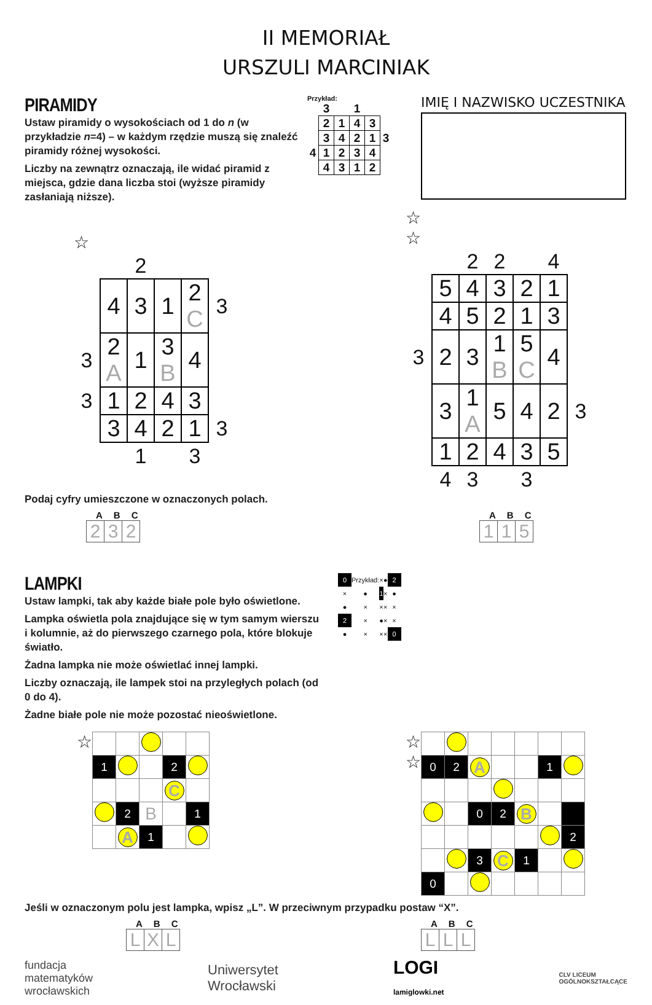II MEMORIAŁ
URSZULI MARCINIAK
PIRAMIDY
Ustaw piramidy o wysokościach od 1 do n (w przykładzie n=4) – w każdym rzędzie muszą się znaleźć piramidy różnej wysokości.
Liczby na zewnątrz oznaczają, ile widać piramid z miejsca, gdzie dana liczba stoi (wyższe piramidy zasłaniają niższe).
Przykład:
| | 3 | | 1 | | |
| | 2 | 1 | 4 | 3 | |
| | 3 | 4 | 2 | 1 | 3 |
| 4 | 1 | 2 | 3 | 4 | |
| | 4 | 3 | 1 | 2 | |
IMIĘ I NAZWISKO UCZESTNIKA
☆
| | | 2 | | | |
| | 4 | 3 | 1 | 2 C | 3 |
| 3 | 2 A | 1 | 3 B | 4 | |
| 3 | 1 | 2 | 4 | 3 | |
| | 3 | 4 | 2 | 1 | 3 |
| | | 1 | | 3 | |
☆
☆
| | | 2 | 2 | | 4 | |
| | 5 | 4 | 3 | 2 | 1 | |
| | 4 | 5 | 2 | 1 | 3 | |
| 3 | 2 | 3 | 1 B | 5 C | 4 | |
| | 3 | 1 A | 5 | 4 | 2 | 3 |
| | 1 | 2 | 4 | 3 | 5 | |
| | 4 | 3 | | 3 | | |
Podaj cyfry umieszczone w oznaczonych polach.
ABC
| 2 | 3 | 2 |
ABC
| 1 | 1 | 5 |
LAMPKI
Ustaw lampki, tak aby każde białe pole było oświetlone.
Lampka oświetla pola znajdujące się w tym samym wierszu i kolumnie, aż do pierwszego czarnego pola, które blokuje światło.
Żadna lampka nie może oświetlać innej lampki.
Liczby oznaczają, ile lampek stoi na przyległych polach (od 0 do 4).
Żadne białe pole nie może pozostać nieoświetlone.
| 0 | Przykład: | × | ● | 2 |
| × | ● | 1 | × | ● |
| ● | × | × | × | × |
| 2 | × | ● | × | × |
| ● | × | × | × | 0 |
☆
| 1 | | | 2 | |
| | | | C | |
| | 2 | B | | 1 |
| | A | 1 | | |
☆
☆
| 0 | 2 | A | | | 1 | |
| | | 0 | 2 | B | | |
| | | | | | | 2 |
| | | 3 | C | 1 | | |
| 0 | | | | | | |
Jeśli w oznaczonym polu jest lampka, wpisz „L”. W przeciwnym przypadku postaw “X”.
ABC
| L | X | L |
ABC
| L | L | L |
fundacja
matematyków
wrocławskich
Uniwersytet
Wrocławski
LOGI
lamiglowki.net
CLV LICEUM
OGÓLNOKSZTAŁCĄCE